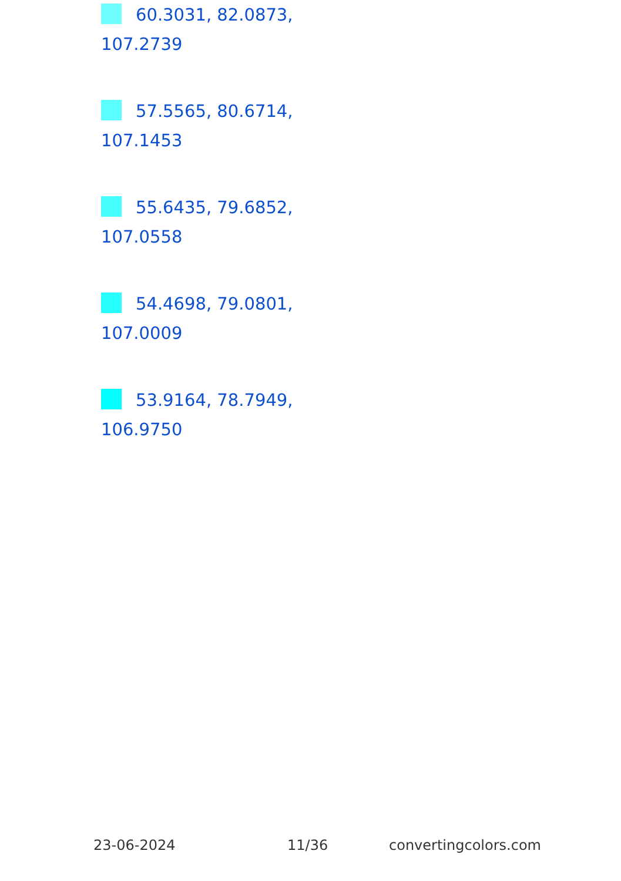60.3031, 82.0873, 107.2739
57.5565, 80.6714, 107.1453
55.6435, 79.6852, 107.0558
54.4698, 79.0801, 107.0009
53.9164, 78.7949, 106.9750
23-06-2024 11/36 convertingcolors.com